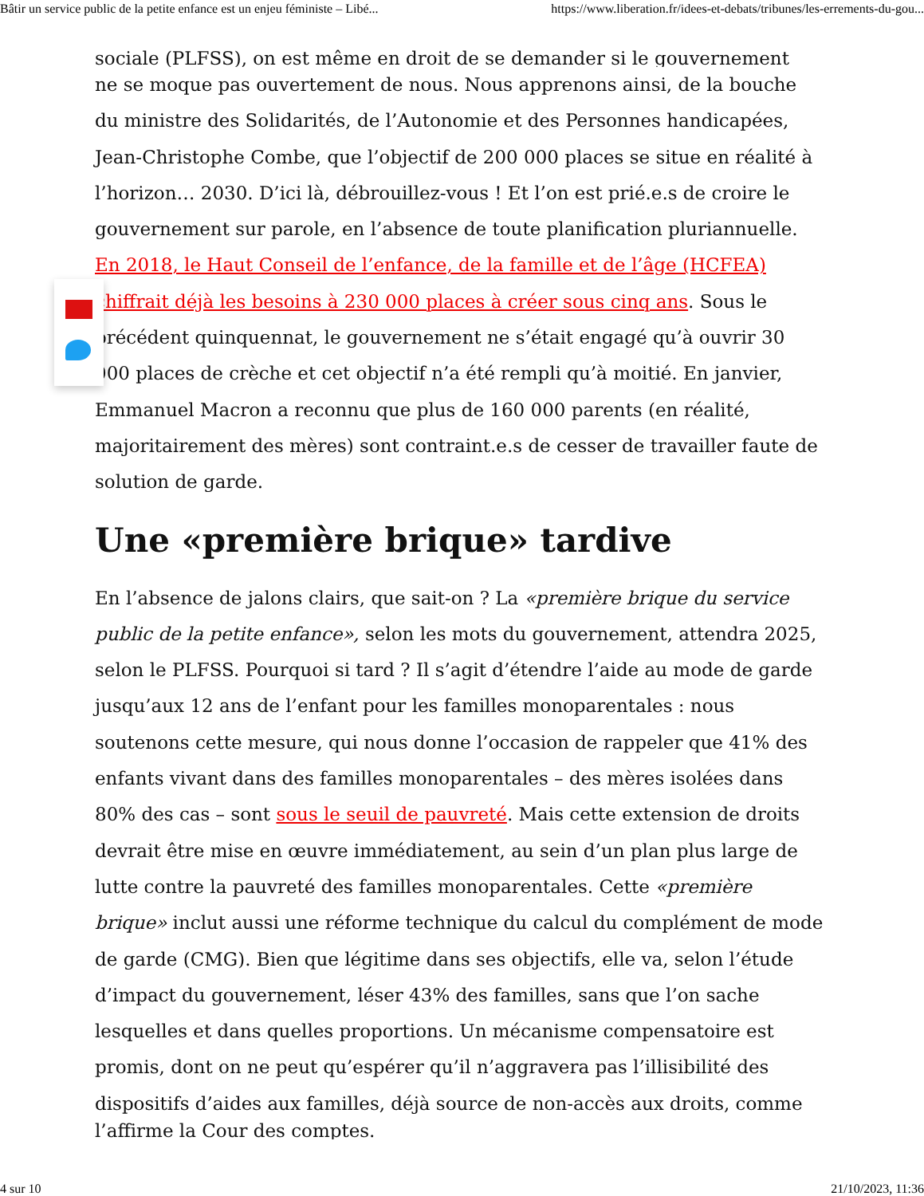Bâtir un service public de la petite enfance est un enjeu féministe – Libé... https://www.liberation.fr/idees-et-debats/tribunes/les-errements-du-gou...
sociale (PLFSS), on est même en droit de se demander si le gouvernement
ne se moque pas ouvertement de nous. Nous apprenons ainsi, de la bouche du ministre des Solidarités, de l’Autonomie et des Personnes handicapées, Jean-Christophe Combe, que l’objectif de 200 000 places se situe en réalité à l’horizon… 2030. D’ici là, débrouillez-vous ! Et l’on est prié.e.s de croire le gouvernement sur parole, en l’absence de toute planification pluriannuelle. En 2018, le Haut Conseil de l’enfance, de la famille et de l’âge (HCFEA) chiffrait déjà les besoins à 230 000 places à créer sous cinq ans. Sous le précédent quinquennat, le gouvernement ne s’était engagé qu’à ouvrir 30 000 places de crèche et cet objectif n’a été rempli qu’à moitié. En janvier, Emmanuel Macron a reconnu que plus de 160 000 parents (en réalité, majoritairement des mères) sont contraint.e.s de cesser de travailler faute de solution de garde.
Une «première brique» tardive
En l’absence de jalons clairs, que sait-on ? La «première brique du service public de la petite enfance», selon les mots du gouvernement, attendra 2025, selon le PLFSS. Pourquoi si tard ? Il s’agit d’étendre l’aide au mode de garde jusqu’aux 12 ans de l’enfant pour les familles monoparentales : nous soutenons cette mesure, qui nous donne l’occasion de rappeler que 41% des enfants vivant dans des familles monoparentales – des mères isolées dans 80% des cas – sont sous le seuil de pauvreté. Mais cette extension de droits devrait être mise en œuvre immédiatement, au sein d’un plan plus large de lutte contre la pauvreté des familles monoparentales. Cette «première brique» inclut aussi une réforme technique du calcul du complément de mode de garde (CMG). Bien que légitime dans ses objectifs, elle va, selon l’étude d’impact du gouvernement, léser 43% des familles, sans que l’on sache lesquelles et dans quelles proportions. Un mécanisme compensatoire est promis, dont on ne peut qu’espérer qu’il n’aggravera pas l’illisibilité des dispositifs d’aides aux familles, déjà source de non-accès aux droits, comme
l’affirme la Cour des comptes.
4 sur 10 21/10/2023, 11:36